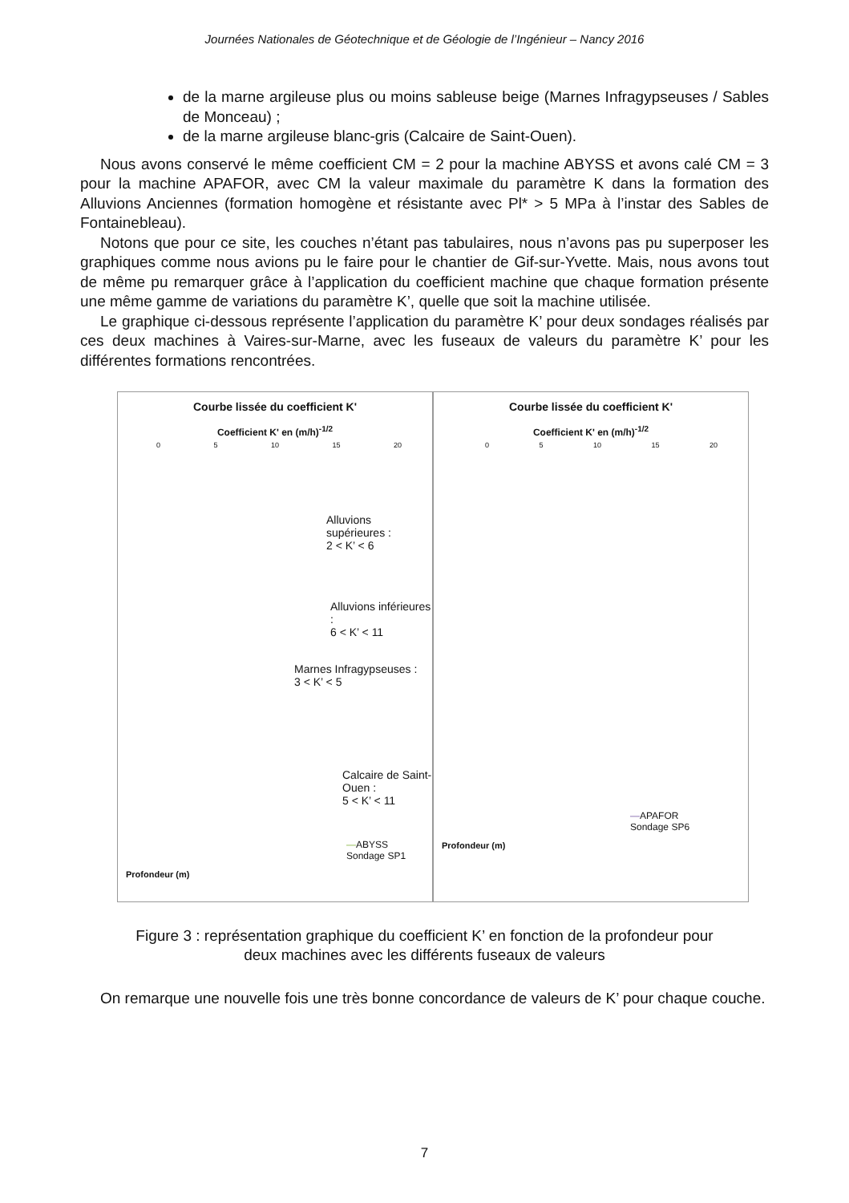Journées Nationales de Géotechnique et de Géologie de l’Ingénieur – Nancy 2016
de la marne argileuse plus ou moins sableuse beige (Marnes Infragypseuses / Sables de Monceau) ;
de la marne argileuse blanc-gris (Calcaire de Saint-Ouen).
Nous avons conservé le même coefficient CM = 2 pour la machine ABYSS et avons calé CM = 3 pour la machine APAFOR, avec CM la valeur maximale du paramètre K dans la formation des Alluvions Anciennes (formation homogène et résistante avec Pl* > 5 MPa à l’instar des Sables de Fontainebleau).
Notons que pour ce site, les couches n’étant pas tabulaires, nous n’avons pas pu superposer les graphiques comme nous avions pu le faire pour le chantier de Gif-sur-Yvette. Mais, nous avons tout de même pu remarquer grâce à l’application du coefficient machine que chaque formation présente une même gamme de variations du paramètre K’, quelle que soit la machine utilisée.
Le graphique ci-dessous représente l’application du paramètre K’ pour deux sondages réalisés par ces deux machines à Vaires-sur-Marne, avec les fuseaux de valeurs du paramètre K’ pour les différentes formations rencontrées.
Courbe lissée du coefficient K'
Coefficient K' en (m/h)<sup>-1/2</sup>
0 5 10 15 20
Alluvions supérieures :
2 < K’ < 6
Alluvions inférieures :
6 < K’ < 11
Marnes Infragypseuses :
3 < K’ < 5
Calcaire de Saint-Ouen :
5 < K’ < 11
—ABYSS
Sondage SP1
Profondeur (m)
Courbe lissée du coefficient K'
Coefficient K' en (m/h)<sup>-1/2</sup>
0 5 10 15 20
—APAFOR
Sondage SP6
Profondeur (m)
Figure 3 : représentation graphique du coefficient K’ en fonction de la profondeur pour
deux machines avec les différents fuseaux de valeurs
On remarque une nouvelle fois une très bonne concordance de valeurs de K’ pour chaque couche.
7